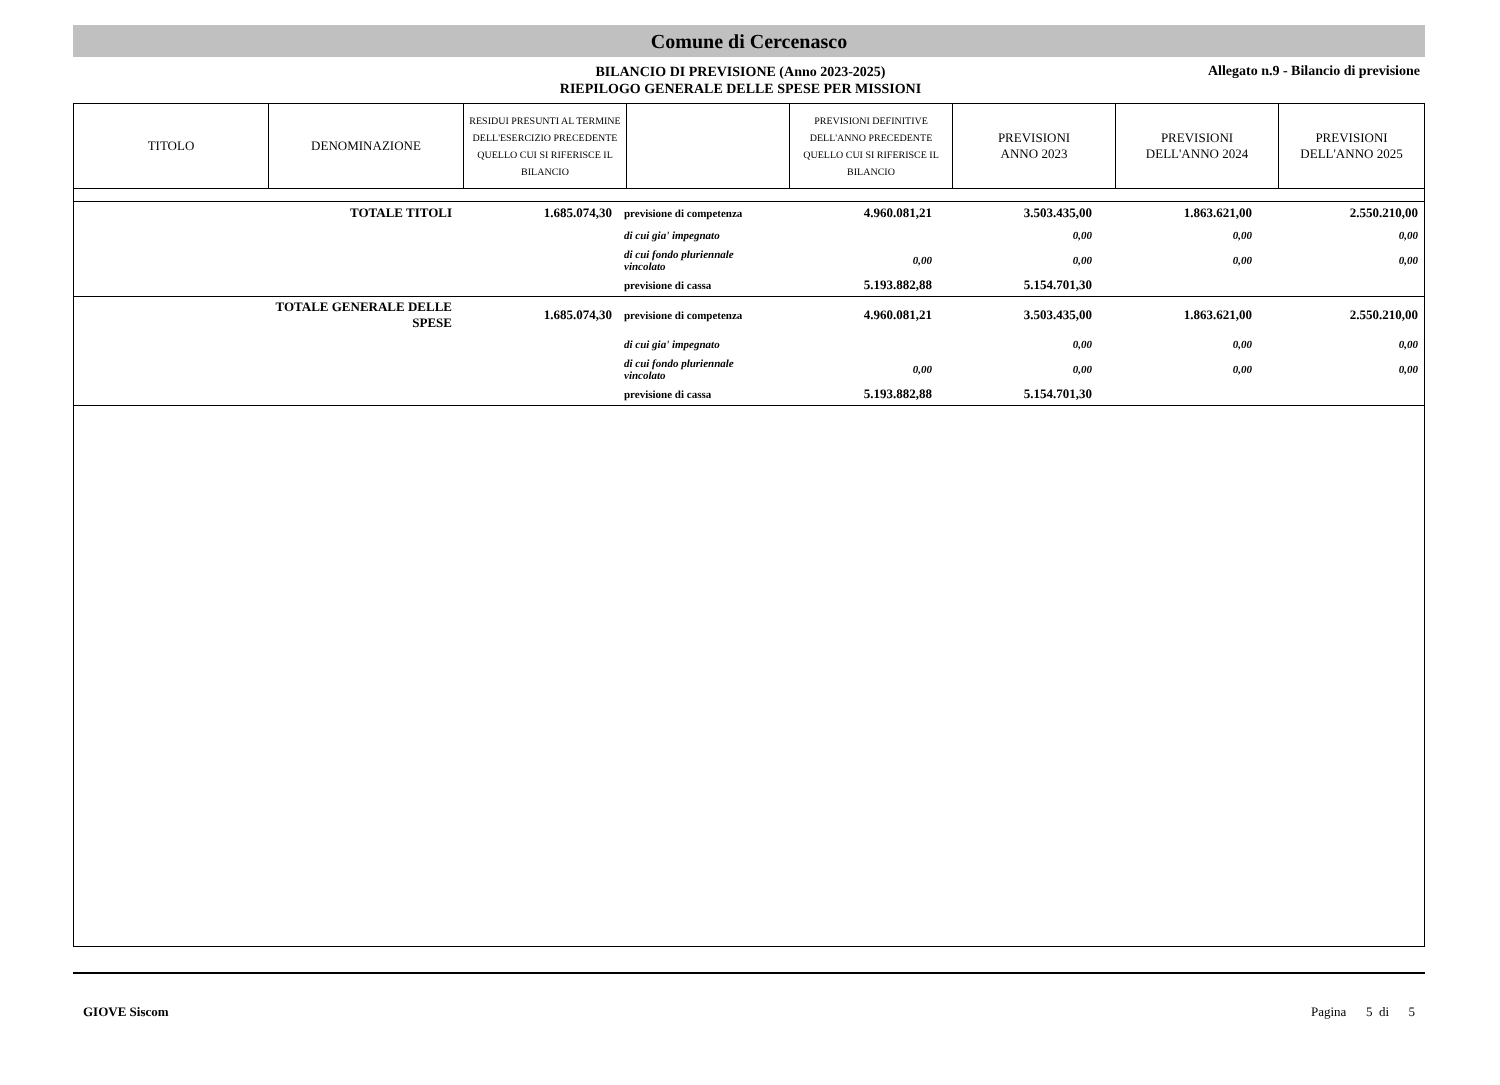Comune di Cercenasco
BILANCIO DI PREVISIONE (Anno 2023-2025)
RIEPILOGO GENERALE DELLE SPESE PER MISSIONI
Allegato n.9 - Bilancio di previsione
| TITOLO | DENOMINAZIONE | RESIDUI PRESUNTI AL TERMINE DELL'ESERCIZIO PRECEDENTE QUELLO CUI SI RIFERISCE IL BILANCIO | | PREVISIONI DEFINITIVE DELL'ANNO PRECEDENTE QUELLO CUI SI RIFERISCE IL BILANCIO | PREVISIONI ANNO 2023 | PREVISIONI DELL'ANNO 2024 | PREVISIONI DELL'ANNO 2025 |
| --- | --- | --- | --- | --- | --- | --- | --- |
| | TOTALE TITOLI | 1.685.074,30 | previsione di competenza | 4.960.081,21 | 3.503.435,00 | 1.863.621,00 | 2.550.210,00 |
| | | | di cui gia' impegnato | | 0,00 | 0,00 | 0,00 |
| | | | di cui fondo pluriennale vincolato | 0,00 | 0,00 | 0,00 | 0,00 |
| | | | previsione di cassa | 5.193.882,88 | 5.154.701,30 | | |
| | TOTALE GENERALE DELLE SPESE | 1.685.074,30 | previsione di competenza | 4.960.081,21 | 3.503.435,00 | 1.863.621,00 | 2.550.210,00 |
| | | | di cui gia' impegnato | | 0,00 | 0,00 | 0,00 |
| | | | di cui fondo pluriennale vincolato | 0,00 | 0,00 | 0,00 | 0,00 |
| | | | previsione di cassa | 5.193.882,88 | 5.154.701,30 | | |
GIOVE Siscom Pagina 5 di 5